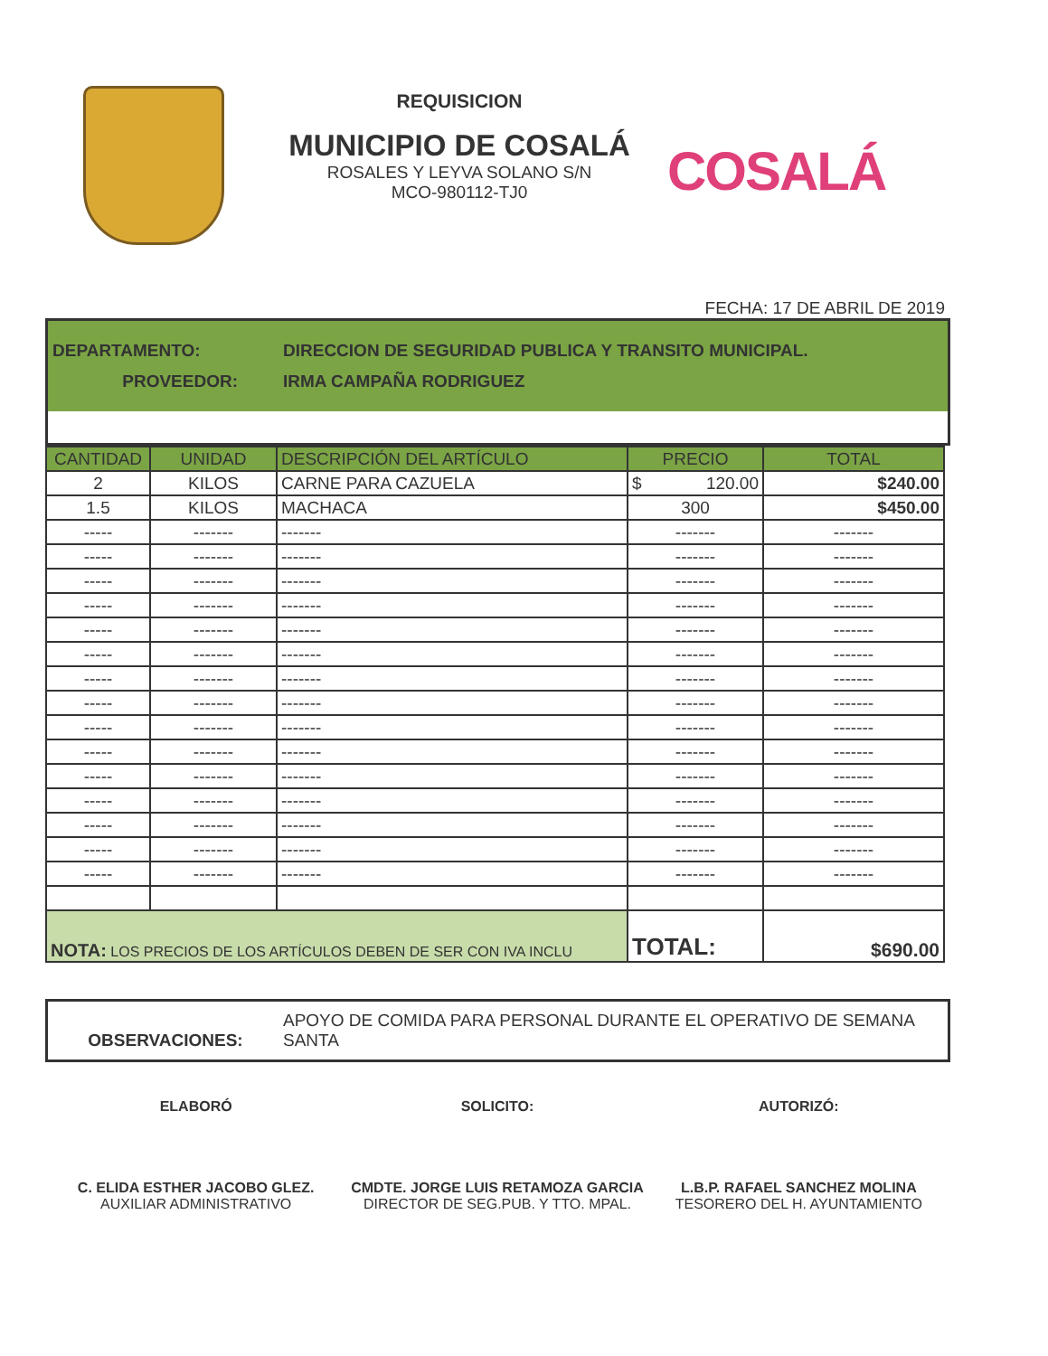REQUISICION
MUNICIPIO DE COSALÁ
ROSALES Y LEYVA SOLANO S/N
MCO-980112-TJ0
COSALÁ
FECHA: 17 DE ABRIL DE 2019
DEPARTAMENTO: DIRECCION DE SEGURIDAD PUBLICA Y TRANSITO MUNICIPAL.
PROVEEDOR: IRMA CAMPAÑA RODRIGUEZ
| CANTIDAD | UNIDAD | DESCRIPCIÓN DEL ARTÍCULO | PRECIO | TOTAL |
| --- | --- | --- | --- | --- |
| 2 | KILOS | CARNE PARA CAZUELA | $ 120.00 | $240.00 |
| 1.5 | KILOS | MACHACA | 300 | $450.00 |
| ----- | ------- | ------- | ------- | ------- |
| ----- | ------- | ------- | ------- | ------- |
| ----- | ------- | ------- | ------- | ------- |
| ----- | ------- | ------- | ------- | ------- |
| ----- | ------- | ------- | ------- | ------- |
| ----- | ------- | ------- | ------- | ------- |
| ----- | ------- | ------- | ------- | ------- |
| ----- | ------- | ------- | ------- | ------- |
| ----- | ------- | ------- | ------- | ------- |
| ----- | ------- | ------- | ------- | ------- |
| ----- | ------- | ------- | ------- | ------- |
| ----- | ------- | ------- | ------- | ------- |
| ----- | ------- | ------- | ------- | ------- |
| ----- | ------- | ------- | ------- | ------- |
| ----- | ------- | ------- | ------- | ------- |
| NOTA: LOS PRECIOS DE LOS ARTÍCULOS DEBEN DE SER CON IVA INCLU | | | TOTAL: | $690.00 |
OBSERVACIONES: APOYO DE COMIDA PARA PERSONAL DURANTE EL OPERATIVO DE SEMANA SANTA
ELABORÓ
C. ELIDA ESTHER JACOBO GLEZ.
AUXILIAR ADMINISTRATIVO
SOLICITO:
CMDTE. JORGE LUIS RETAMOZA GARCIA
DIRECTOR DE SEG.PUB. Y TTO. MPAL.
AUTORIZÓ:
L.B.P. RAFAEL SANCHEZ MOLINA
TESORERO DEL H. AYUNTAMIENTO